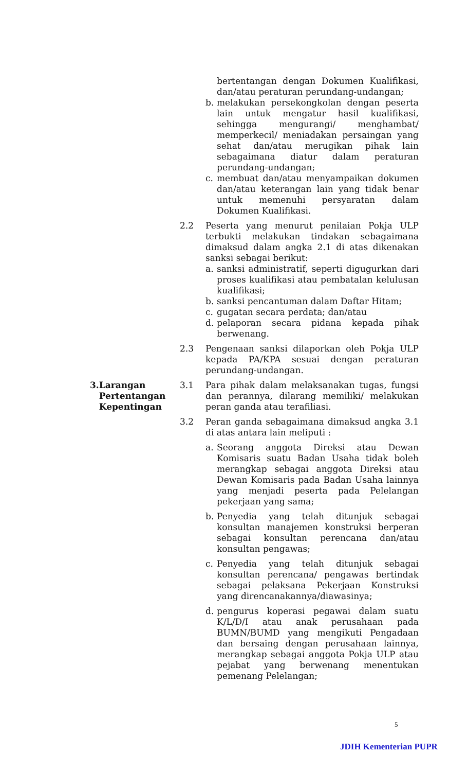bertentangan dengan Dokumen Kualifikasi, dan/atau peraturan perundang-undangan;
b. melakukan persekongkolan dengan peserta lain untuk mengatur hasil kualifikasi, sehingga mengurangi/ menghambat/ memperkecil/ meniadakan persaingan yang sehat dan/atau merugikan pihak lain sebagaimana diatur dalam peraturan perundang-undangan;
c. membuat dan/atau menyampaikan dokumen dan/atau keterangan lain yang tidak benar untuk memenuhi persyaratan dalam Dokumen Kualifikasi.
2.2 Peserta yang menurut penilaian Pokja ULP terbukti melakukan tindakan sebagaimana dimaksud dalam angka 2.1 di atas dikenakan sanksi sebagai berikut:
a. sanksi administratif, seperti digugurkan dari proses kualifikasi atau pembatalan kelulusan kualifikasi;
b. sanksi pencantuman dalam Daftar Hitam;
c. gugatan secara perdata; dan/atau
d. pelaporan secara pidana kepada pihak berwenang.
2.3 Pengenaan sanksi dilaporkan oleh Pokja ULP kepada PA/KPA sesuai dengan peraturan perundang-undangan.
3. Larangan Pertentangan Kepentingan
3.1 Para pihak dalam melaksanakan tugas, fungsi dan perannya, dilarang memiliki/ melakukan peran ganda atau terafiliasi.
3.2 Peran ganda sebagaimana dimaksud angka 3.1 di atas antara lain meliputi :
a. Seorang anggota Direksi atau Dewan Komisaris suatu Badan Usaha tidak boleh merangkap sebagai anggota Direksi atau Dewan Komisaris pada Badan Usaha lainnya yang menjadi peserta pada Pelelangan pekerjaan yang sama;
b. Penyedia yang telah ditunjuk sebagai konsultan manajemen konstruksi berperan sebagai konsultan perencana dan/atau konsultan pengawas;
c. Penyedia yang telah ditunjuk sebagai konsultan perencana/ pengawas bertindak sebagai pelaksana Pekerjaan Konstruksi yang direncanakannya/diawasinya;
d. pengurus koperasi pegawai dalam suatu K/L/D/I atau anak perusahaan pada BUMN/BUMD yang mengikuti Pengadaan dan bersaing dengan perusahaan lainnya, merangkap sebagai anggota Pokja ULP atau pejabat yang berwenang menentukan pemenang Pelelangan;
5
JDIH Kementerian PUPR